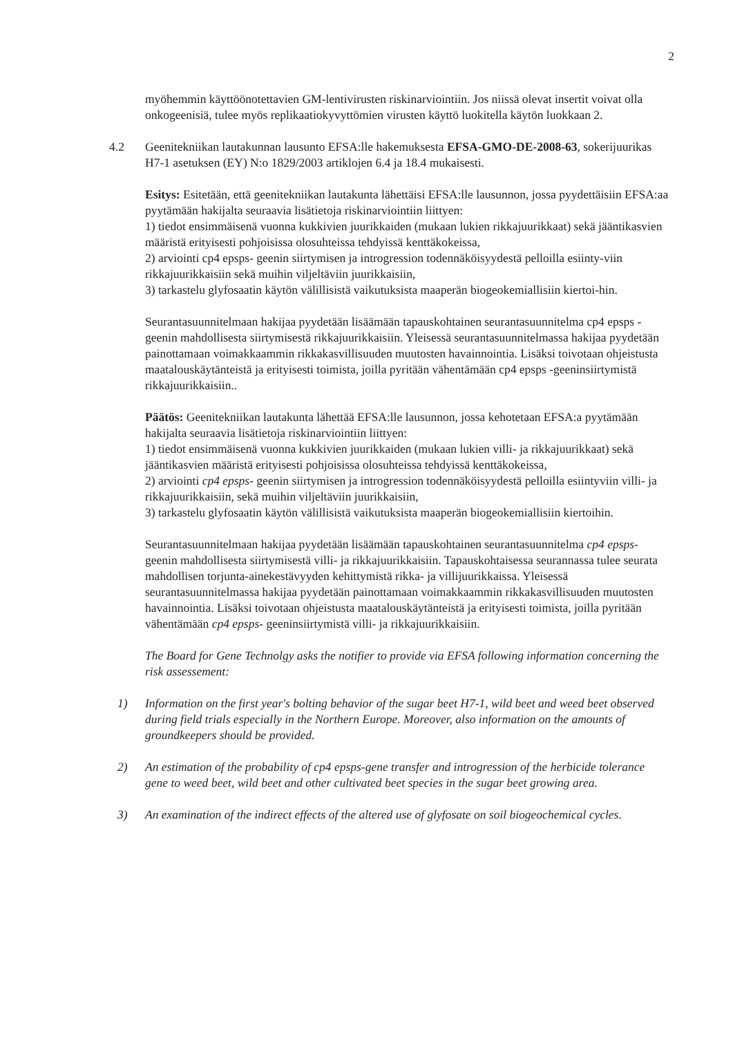2
myöhemmin käyttöönotettavien GM-lentivirusten riskinarviointiin. Jos niissä olevat insertit voivat olla onkogeenisiä, tulee myös replikaatiokyvyttömien virusten käyttö luokitella käytön luokkaan 2.
4.2 Geenitekniikan lautakunnan lausunto EFSA:lle hakemuksesta EFSA-GMO-DE-2008-63, sokerijuurikas H7-1 asetuksen (EY) N:o 1829/2003 artiklojen 6.4 ja 18.4 mukaisesti.
Esitys: Esitetään, että geenitekniikan lautakunta lähettäisi EFSA:lle lausunnon, jossa pyydettäisiin EFSA:aa pyytämään hakijalta seuraavia lisätietoja riskinarviointiin liittyen:
1) tiedot ensimmäisenä vuonna kukkivien juurikkaiden (mukaan lukien rikkajuurikkaat) sekä jääntikasvien määristä erityisesti pohjoisissa olosuhteissa tehdyissä kenttäkokeissa,
2) arviointi cp4 epsps- geenin siirtymisen ja introgression todennäköisyydestä pelloilla esiinty-viin rikkajuurikkaisiin sekä muihin viljeltäviin juurikkaisiin,
3) tarkastelu glyfosaatin käytön välillisistä vaikutuksista maaperän biogeokemiallisiin kiertoi-hin.
Seurantasuunnitelmaan hakijaa pyydetään lisäämään tapauskohtainen seurantasuunnitelma cp4 epsps -geenin mahdollisesta siirtymisestä rikkajuurikkaisiin. Yleisessä seurantasuunnitelmassa hakijaa pyydetään painottamaan voimakkaammin rikkakasvillisuuden muutosten havainnointia. Lisäksi toivotaan ohjeistusta maatalouskäytänteistä ja erityisesti toimista, joilla pyritään vähentämään cp4 epsps -geeninsiirtymistä rikkajuurikkaisiin..
Päätös: Geenitekniikan lautakunta lähettää EFSA:lle lausunnon, jossa kehotetaan EFSA:a pyytämään hakijalta seuraavia lisätietoja riskinarviointiin liittyen:
1) tiedot ensimmäisenä vuonna kukkivien juurikkaiden (mukaan lukien villi- ja rikkajuurikkaat) sekä jääntikasvien määristä erityisesti pohjoisissa olosuhteissa tehdyissä kenttäkokeissa,
2) arviointi cp4 epsps- geenin siirtymisen ja introgression todennäköisyydestä pelloilla esiintyviin villi- ja rikkajuurikkaisiin, sekä muihin viljeltäviin juurikkaisiin,
3) tarkastelu glyfosaatin käytön välillisistä vaikutuksista maaperän biogeokemiallisiin kiertoihin.
Seurantasuunnitelmaan hakijaa pyydetään lisäämään tapauskohtainen seurantasuunnitelma cp4 epsps- geenin mahdollisesta siirtymisestä villi- ja rikkajuurikkaisiin. Tapauskohtaisessa seurannassa tulee seurata mahdollisen torjunta-ainekestävyyden kehittymistä rikka- ja villijuurikkaissa. Yleisessä seurantasuunnitelmassa hakijaa pyydetään painottamaan voimakkaammin rikkakasvillisuuden muutosten havainnointia. Lisäksi toivotaan ohjeistusta maatalouskäytänteistä ja erityisesti toimista, joilla pyritään vähentämään cp4 epsps- geeninsiirtymistä villi- ja rikkajuurikkaisiin.
The Board for Gene Technolgy asks the notifier to provide via EFSA following information concerning the risk assessement:
1) Information on the first year's bolting behavior of the sugar beet H7-1, wild beet and weed beet observed during field trials especially in the Northern Europe. Moreover, also information on the amounts of groundkeepers should be provided.
2) An estimation of the probability of cp4 epsps-gene transfer and introgression of the herbicide tolerance gene to weed beet, wild beet and other cultivated beet species in the sugar beet growing area.
3) An examination of the indirect effects of the altered use of glyfosate on soil biogeochemical cycles.